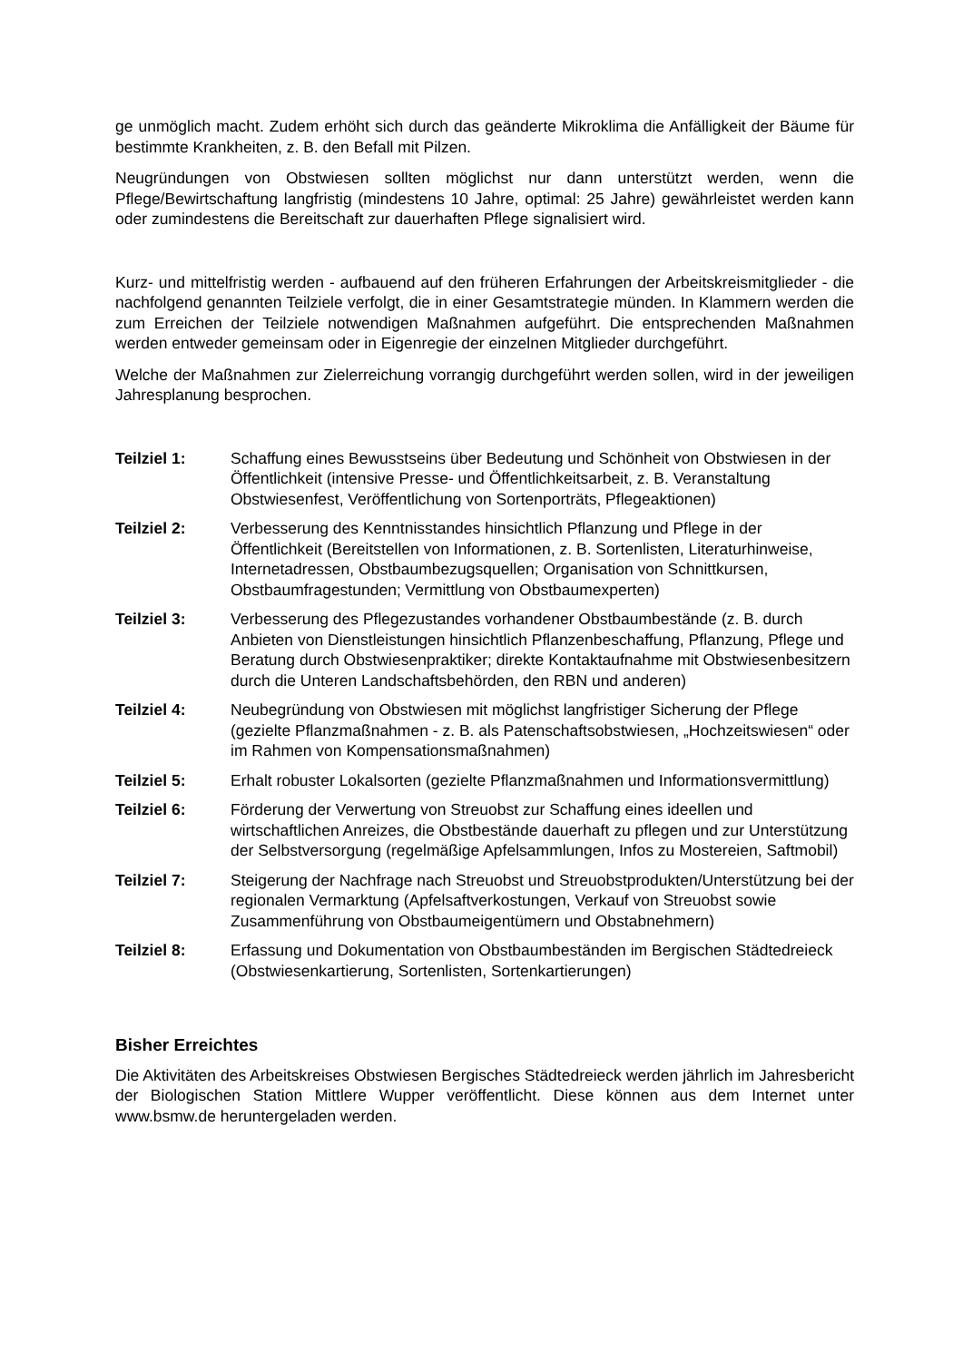ge unmöglich macht. Zudem erhöht sich durch das geänderte Mikroklima die Anfälligkeit der Bäume für bestimmte Krankheiten, z. B. den Befall mit Pilzen.
Neugründungen von Obstwiesen sollten möglichst nur dann unterstützt werden, wenn die Pflege/Bewirtschaftung langfristig (mindestens 10 Jahre, optimal: 25 Jahre) gewährleistet werden kann oder zumindestens die Bereitschaft zur dauerhaften Pflege signalisiert wird.
Kurz- und mittelfristig werden - aufbauend auf den früheren Erfahrungen der Arbeitskreismitglieder - die nachfolgend genannten Teilziele verfolgt, die in einer Gesamtstrategie münden. In Klammern werden die zum Erreichen der Teilziele notwendigen Maßnahmen aufgeführt. Die entsprechenden Maßnahmen werden entweder gemeinsam oder in Eigenregie der einzelnen Mitglieder durchgeführt.
Welche der Maßnahmen zur Zielerreichung vorrangig durchgeführt werden sollen, wird in der jeweiligen Jahresplanung besprochen.
Teilziel 1: Schaffung eines Bewusstseins über Bedeutung und Schönheit von Obstwiesen in der Öffentlichkeit (intensive Presse- und Öffentlichkeitsarbeit, z. B. Veranstaltung Obstwiesenfest, Veröffentlichung von Sortenporträts, Pflegeaktionen)
Teilziel 2: Verbesserung des Kenntnisstandes hinsichtlich Pflanzung und Pflege in der Öffentlichkeit (Bereitstellen von Informationen, z. B. Sortenlisten, Literaturhinweise, Internetadressen, Obstbaumbezugsquellen; Organisation von Schnittkursen, Obstbaumfragestunden; Vermittlung von Obstbaumexperten)
Teilziel 3: Verbesserung des Pflegezustandes vorhandener Obstbaumbestände (z. B. durch Anbieten von Dienstleistungen hinsichtlich Pflanzenbeschaffung, Pflanzung, Pflege und Beratung durch Obstwiesenpraktiker; direkte Kontaktaufnahme mit Obstwiesenbesitzern durch die Unteren Landschaftsbehörden, den RBN und anderen)
Teilziel 4: Neubegründung von Obstwiesen mit möglichst langfristiger Sicherung der Pflege (gezielte Pflanzmaßnahmen - z. B. als Patenschaftsobstwiesen, „Hochzeitswiesen“ oder im Rahmen von Kompensationsmaßnahmen)
Teilziel 5: Erhalt robuster Lokalsorten (gezielte Pflanzmaßnahmen und Informationsvermittlung)
Teilziel 6: Förderung der Verwertung von Streuobst zur Schaffung eines ideellen und wirtschaftlichen Anreizes, die Obstbestände dauerhaft zu pflegen und zur Unterstützung der Selbstversorgung (regelmäßige Apfelsammlungen, Infos zu Mostereien, Saftmobil)
Teilziel 7: Steigerung der Nachfrage nach Streuobst und Streuobstprodukten/Unterstützung bei der regionalen Vermarktung (Apfelsaftverkostungen, Verkauf von Streuobst sowie Zusammenführung von Obstbaumeigentümern und Obstabnehmern)
Teilziel 8: Erfassung und Dokumentation von Obstbaumbeständen im Bergischen Städtedreieck (Obstwiesenkartierung, Sortenlisten, Sortenkartierungen)
Bisher Erreichtes
Die Aktivitäten des Arbeitskreises Obstwiesen Bergisches Städtedreieck werden jährlich im Jahresbericht der Biologischen Station Mittlere Wupper veröffentlicht. Diese können aus dem Internet unter www.bsmw.de heruntergeladen werden.